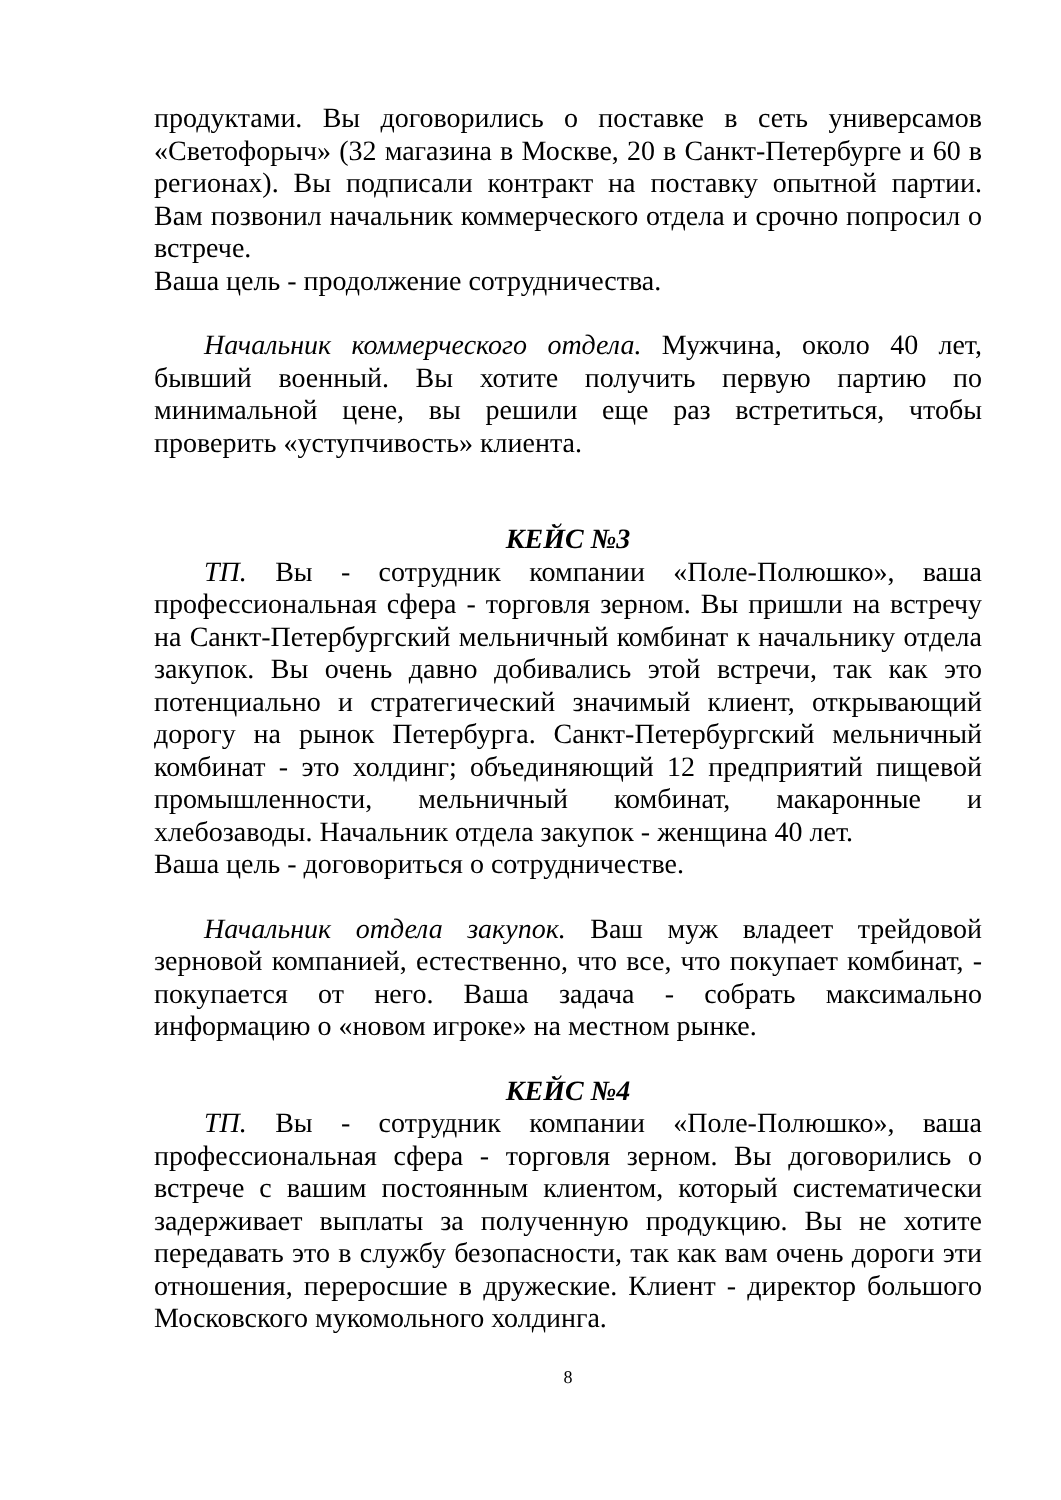продуктами. Вы договорились о поставке в сеть универсамов «Светофорыч» (32 магазина в Москве, 20 в Санкт-Петербурге и 60 в регионах). Вы подписали контракт на поставку опытной партии. Вам позвонил начальник коммерческого отдела и срочно попросил о встрече.
Ваша цель - продолжение сотрудничества.
Начальник коммерческого отдела. Мужчина, около 40 лет, бывший военный. Вы хотите получить первую партию по минимальной цене, вы решили еще раз встретиться, чтобы проверить «уступчивость» клиента.
КЕЙС №3
ТП. Вы - сотрудник компании «Поле-Полюшко», ваша профессиональная сфера - торговля зерном. Вы пришли на встречу на Санкт-Петербургский мельничный комбинат к начальнику отдела закупок. Вы очень давно добивались этой встречи, так как это потенциально и стратегический значимый клиент, открывающий дорогу на рынок Петербурга. Санкт-Петербургский мельничный комбинат - это холдинг; объединяющий 12 предприятий пищевой промышленности, мельничный комбинат, макаронные и хлебозаводы. Начальник отдела закупок - женщина 40 лет.
Ваша цель - договориться о сотрудничестве.
Начальник отдела закупок. Ваш муж владеет трейдовой зерновой компанией, естественно, что все, что покупает комбинат, - покупается от него. Ваша задача - собрать максимально информацию о «новом игроке» на местном рынке.
КЕЙС №4
ТП. Вы - сотрудник компании «Поле-Полюшко», ваша профессиональная сфера - торговля зерном. Вы договорились о встрече с вашим постоянным клиентом, который систематически задерживает выплаты за полученную продукцию. Вы не хотите передавать это в службу безопасности, так как вам очень дороги эти отношения, переросшие в дружеские. Клиент - директор большого Московского мукомольного холдинга.
8